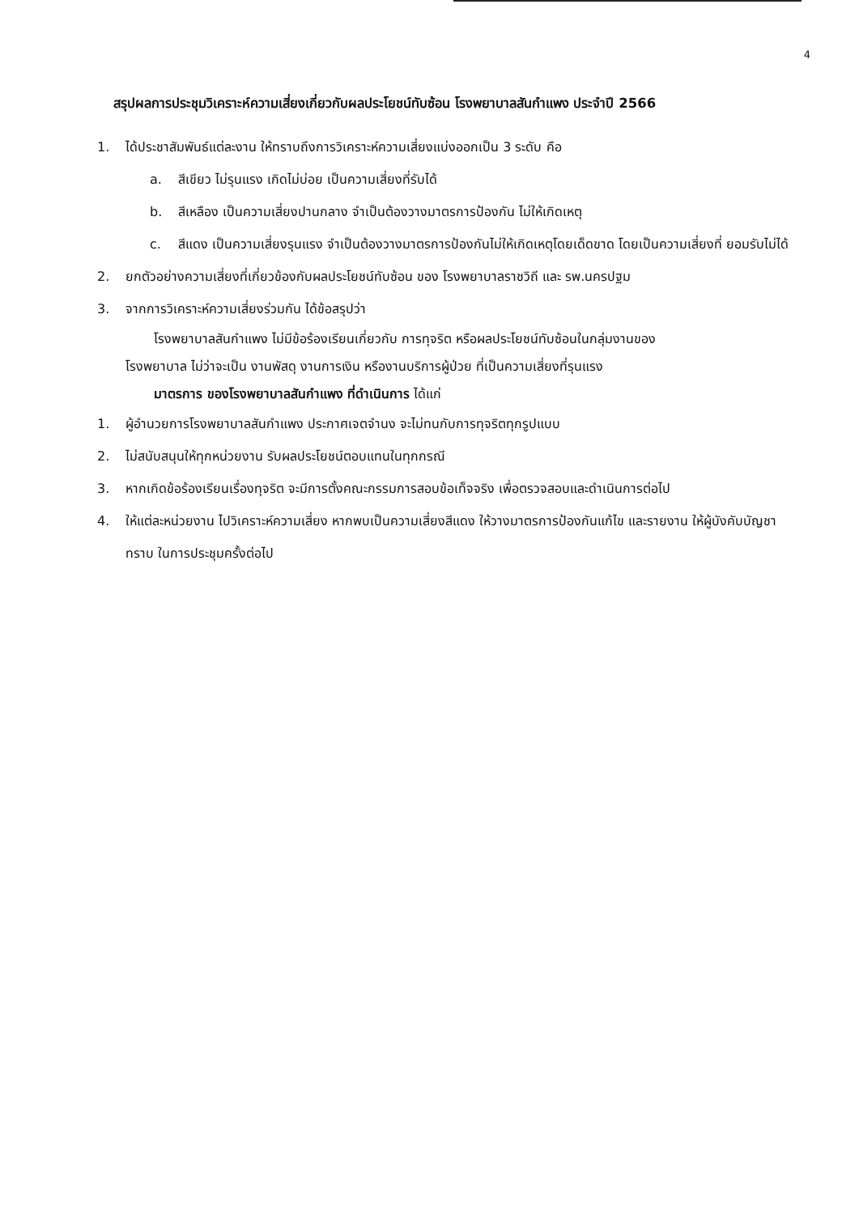4
สรุปผลการประชุมวิเคราะห์ความเสี่ยงเกี่ยวกับผลประโยชน์ทับซ้อน โรงพยาบาลสันกำแพง ประจำปี 2566
1. ได้ประชาสัมพันธ์แต่ละงาน ให้ทราบถึงการวิเคราะห์ความเสี่ยงแบ่งออกเป็น 3 ระดับ คือ
a. สีเขียว ไม่รุนแรง เกิดไม่บ่อย เป็นความเสี่ยงที่รับได้
b. สีเหลือง เป็นความเสี่ยงปานกลาง จำเป็นต้องวางมาตรการป้องกัน ไม่ให้เกิดเหตุ
c. สีแดง เป็นความเสี่ยงรุนแรง จำเป็นต้องวางมาตรการป้องกันไม่ให้เกิดเหตุโดยเด็ดขาด โดยเป็นความเสี่ยงที่ ยอมรับไม่ได้
2. ยกตัวอย่างความเสี่ยงที่เกี่ยวข้องกับผลประโยชน์ทับซ้อน ของ โรงพยาบาลราชวิถี และ รพ.นครปฐม
3. จากการวิเคราะห์ความเสี่ยงร่วมกัน ได้ข้อสรุปว่า
โรงพยาบาลสันกำแพง ไม่มีข้อร้องเรียนเกี่ยวกับ การทุจริต หรือผลประโยชน์ทับซ้อนในกลุ่มงานของ
โรงพยาบาล ไม่ว่าจะเป็น งานพัสดุ งานการเงิน หรืองานบริการผู้ป่วย ที่เป็นความเสี่ยงที่รุนแรง
มาตรการ ของโรงพยาบาลสันกำแพง ที่ดำเนินการ ได้แก่
1. ผู้อำนวยการโรงพยาบาลสันกำแพง ประกาศเจตจำนง จะไม่ทนกับการทุจริตทุกรูปแบบ
2. ไม่สนับสนุนให้ทุกหน่วยงาน รับผลประโยชน์ตอบแทนในทุกกรณี
3. หากเกิดข้อร้องเรียนเรื่องทุจริต จะมีการตั้งคณะกรรมการสอบข้อเท็จจริง เพื่อตรวจสอบและดำเนินการต่อไป
4. ให้แต่ละหน่วยงาน ไปวิเคราะห์ความเสี่ยง หากพบเป็นความเสี่ยงสีแดง ให้วางมาตรการป้องกันแก้ไข และรายงาน ให้ผู้บังคับบัญชาทราบ ในการประชุมครั้งต่อไป